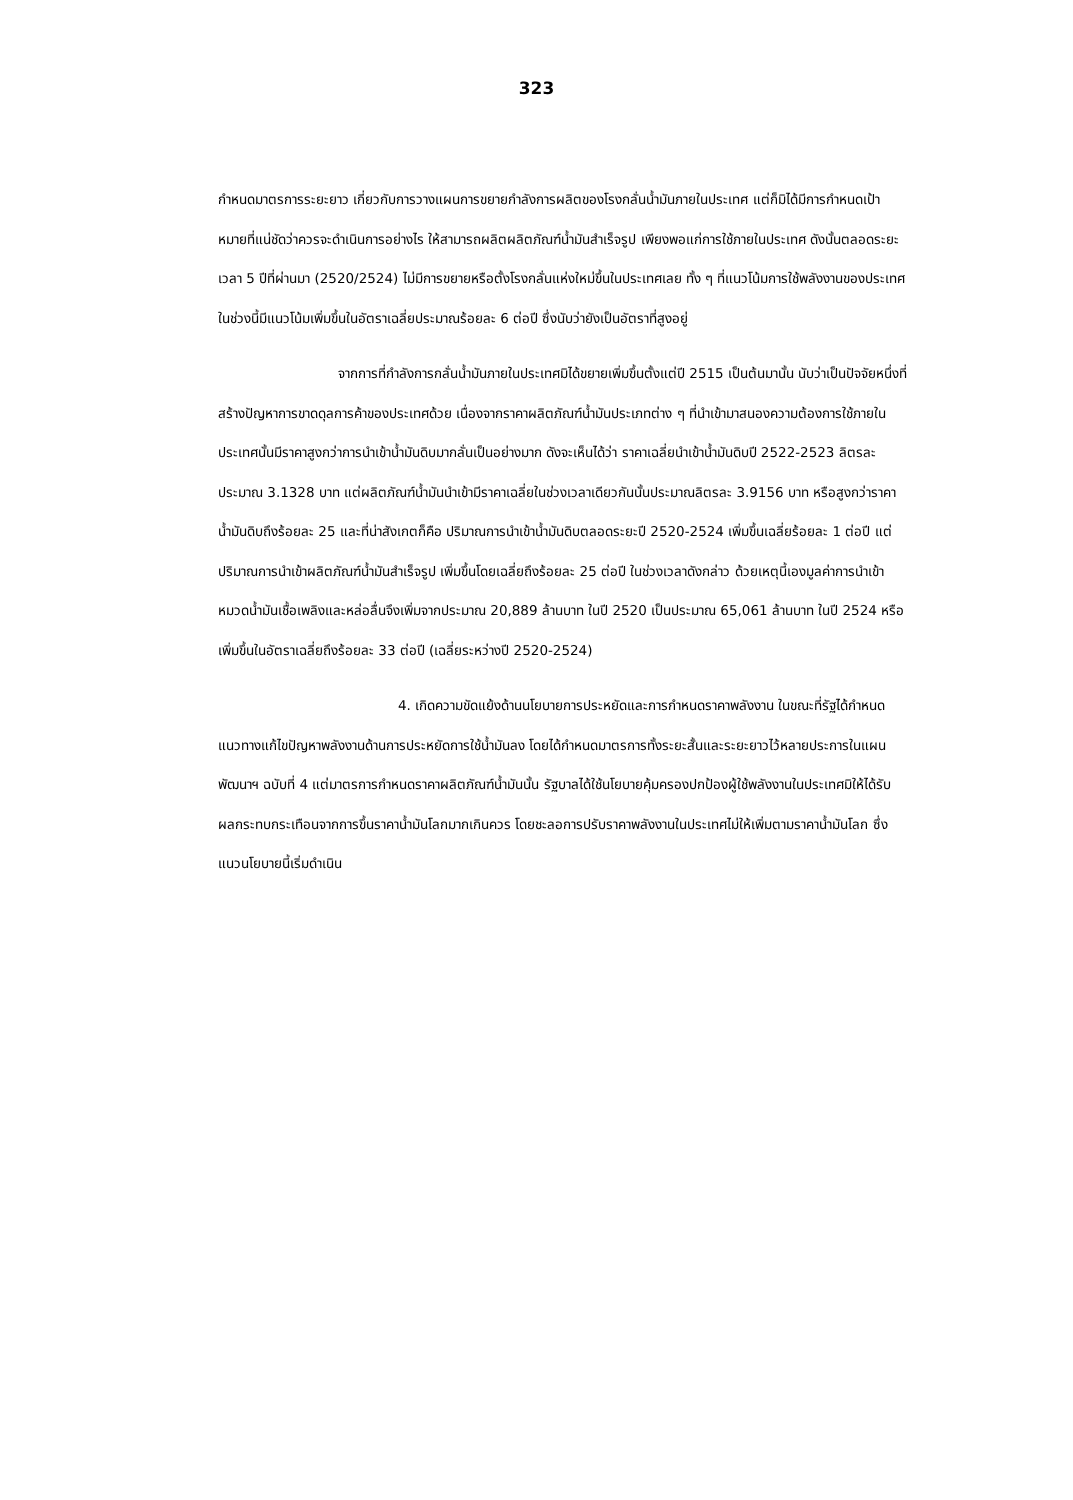323
กำหนดมาตรการระยะยาว เกี่ยวกับการวางแผนการขยายกำลังการผลิตของโรงกลั่นน้ำมันภายในประเทศ แต่ก็มิได้มีการกำหนดเป้าหมายที่แน่ชัดว่าควรจะดำเนินการอย่างไร ให้สามารถผลิตผลิตภัณฑ์น้ำมันสำเร็จรูป เพียงพอแก่การใช้ภายในประเทศ ดังนั้นตลอดระยะเวลา 5 ปีที่ผ่านมา (2520/2524) ไม่มีการขยายหรือตั้งโรงกลั่นแห่งใหม่ขึ้นในประเทศเลย ทั้ง ๆ ที่แนวโน้มการใช้พลังงานของประเทศในช่วงนี้มีแนวโน้มเพิ่มขึ้นในอัตราเฉลี่ยประมาณร้อยละ 6 ต่อปี ซึ่งนับว่ายังเป็นอัตราที่สูงอยู่
จากการที่กำลังการกลั่นน้ำมันภายในประเทศมิได้ขยายเพิ่มขึ้นตั้งแต่ปี 2515 เป็นต้นมานั้น นับว่าเป็นปัจจัยหนึ่งที่สร้างปัญหาการขาดดุลการค้าของประเทศด้วย เนื่องจากราคาผลิตภัณฑ์น้ำมันประเภทต่าง ๆ ที่นำเข้ามาสนองความต้องการใช้ภายในประเทศนั้นมีราคาสูงกว่าการนำเข้าน้ำมันดิบมากลั่นเป็นอย่างมาก ดังจะเห็นได้ว่า ราคาเฉลี่ยนำเข้าน้ำมันดิบปี 2522-2523 ลิตรละประมาณ 3.1328 บาท แต่ผลิตภัณฑ์น้ำมันนำเข้ามีราคาเฉลี่ยในช่วงเวลาเดียวกันนั้นประมาณลิตรละ 3.9156 บาท หรือสูงกว่าราคาน้ำมันดิบถึงร้อยละ 25 และที่น่าสังเกตก็คือ ปริมาณการนำเข้าน้ำมันดิบตลอดระยะปี 2520-2524 เพิ่มขึ้นเฉลี่ยร้อยละ 1 ต่อปี แต่ปริมาณการนำเข้าผลิตภัณฑ์น้ำมันสำเร็จรูป เพิ่มขึ้นโดยเฉลี่ยถึงร้อยละ 25 ต่อปี ในช่วงเวลาดังกล่าว ด้วยเหตุนี้เองมูลค่าการนำเข้าหมวดน้ำมันเชื้อเพลิงและหล่อลื่นจึงเพิ่มจากประมาณ 20,889 ล้านบาท ในปี 2520 เป็นประมาณ 65,061 ล้านบาท ในปี 2524 หรือเพิ่มขึ้นในอัตราเฉลี่ยถึงร้อยละ 33 ต่อปี (เฉลี่ยระหว่างปี 2520-2524)
4. เกิดความขัดแย้งด้านนโยบายการประหยัดและการกำหนดราคาพลังงาน ในขณะที่รัฐได้กำหนดแนวทางแก้ไขปัญหาพลังงานด้านการประหยัดการใช้น้ำมันลง โดยได้กำหนดมาตรการทั้งระยะสั้นและระยะยาวไว้หลายประการในแผนพัฒนาฯ ฉบับที่ 4 แต่มาตรการกำหนดราคาผลิตภัณฑ์น้ำมันนั้น รัฐบาลได้ใช้นโยบายคุ้มครองปกป้องผู้ใช้พลังงานในประเทศมิให้ได้รับผลกระทบกระเทือนจากการขึ้นราคาน้ำมันโลกมากเกินควร โดยชะลอการปรับราคาพลังงานในประเทศไม่ให้เพิ่มตามราคาน้ำมันโลก ซึ่งแนวนโยบายนี้เริ่มดำเนิน